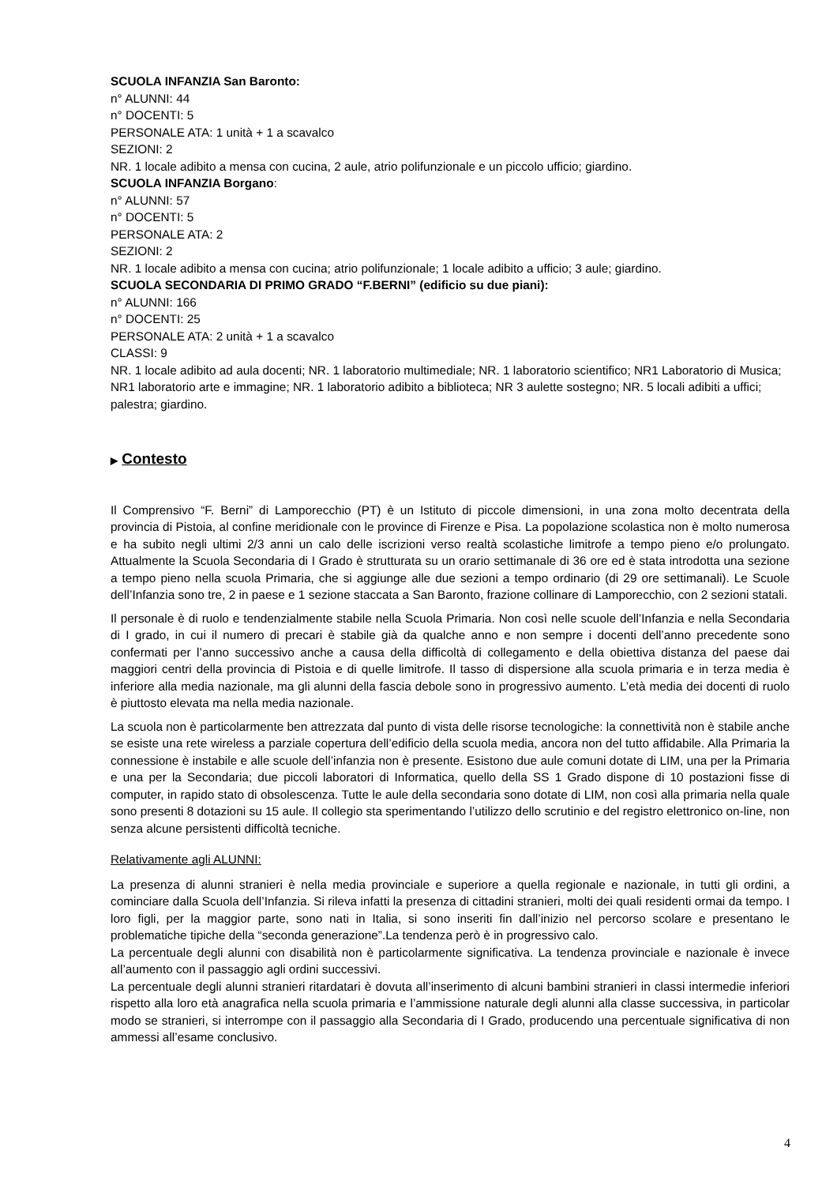SCUOLA INFANZIA San Baronto:
n° ALUNNI: 44
n° DOCENTI: 5
PERSONALE ATA: 1 unità + 1 a scavalco
SEZIONI: 2
NR. 1 locale adibito a mensa con cucina, 2 aule, atrio polifunzionale e un piccolo ufficio; giardino.
SCUOLA INFANZIA Borgano:
n° ALUNNI: 57
n° DOCENTI: 5
PERSONALE ATA: 2
SEZIONI: 2
NR. 1 locale adibito a mensa con cucina; atrio polifunzionale; 1 locale adibito a ufficio; 3 aule; giardino.
SCUOLA SECONDARIA DI PRIMO GRADO “F.BERNI” (edificio su due piani):
n° ALUNNI: 166
n° DOCENTI: 25
PERSONALE ATA: 2 unità + 1 a scavalco
CLASSI: 9
NR. 1 locale adibito ad aula docenti; NR. 1 laboratorio multimediale; NR. 1 laboratorio scientifico; NR1 Laboratorio di Musica; NR1 laboratorio arte e immagine; NR. 1 laboratorio adibito a biblioteca; NR 3 aulette sostegno; NR. 5 locali adibiti a uffici; palestra; giardino.
▶ Contesto
Il Comprensivo “F. Berni” di Lamporecchio (PT) è un Istituto di piccole dimensioni, in una zona molto decentrata della provincia di Pistoia, al confine meridionale con le province di Firenze e Pisa. La popolazione scolastica non è molto numerosa e ha subito negli ultimi 2/3 anni un calo delle iscrizioni verso realtà scolastiche limitrofe a tempo pieno e/o prolungato. Attualmente la Scuola Secondaria di I Grado è strutturata su un orario settimanale di 36 ore ed è stata introdotta una sezione a tempo pieno nella scuola Primaria, che si aggiunge alle due sezioni a tempo ordinario (di 29 ore settimanali). Le Scuole dell’Infanzia sono tre, 2 in paese e 1 sezione staccata a San Baronto, frazione collinare di Lamporecchio, con 2 sezioni statali.
Il personale è di ruolo e tendenzialmente stabile nella Scuola Primaria. Non così nelle scuole dell’Infanzia e nella Secondaria di I grado, in cui il numero di precari è stabile già da qualche anno e non sempre i docenti dell’anno precedente sono confermati per l’anno successivo anche a causa della difficoltà di collegamento e della obiettiva distanza del paese dai maggiori centri della provincia di Pistoia e di quelle limitrofe. Il tasso di dispersione alla scuola primaria e in terza media è inferiore alla media nazionale, ma gli alunni della fascia debole sono in progressivo aumento. L’età media dei docenti di ruolo è piuttosto elevata ma nella media nazionale.
La scuola non è particolarmente ben attrezzata dal punto di vista delle risorse tecnologiche: la connettività non è stabile anche se esiste una rete wireless a parziale copertura dell’edificio della scuola media, ancora non del tutto affidabile. Alla Primaria la connessione è instabile e alle scuole dell’infanzia non è presente. Esistono due aule comuni dotate di LIM, una per la Primaria e una per la Secondaria; due piccoli laboratori di Informatica, quello della SS 1 Grado dispone di 10 postazioni fisse di computer, in rapido stato di obsolescenza. Tutte le aule della secondaria sono dotate di LIM, non così alla primaria nella quale sono presenti 8 dotazioni su 15 aule. Il collegio sta sperimentando l’utilizzo dello scrutinio e del registro elettronico on-line, non senza alcune persistenti difficoltà tecniche.
Relativamente agli ALUNNI:
La presenza di alunni stranieri è nella media provinciale e superiore a quella regionale e nazionale, in tutti gli ordini, a cominciare dalla Scuola dell’Infanzia. Si rileva infatti la presenza di cittadini stranieri, molti dei quali residenti ormai da tempo. I loro figli, per la maggior parte, sono nati in Italia, si sono inseriti fin dall’inizio nel percorso scolare e presentano le problematiche tipiche della “seconda generazione”.La tendenza però è in progressivo calo.
La percentuale degli alunni con disabilità non è particolarmente significativa. La tendenza provinciale e nazionale è invece all’aumento con il passaggio agli ordini successivi.
La percentuale degli alunni stranieri ritardatari è dovuta all’inserimento di alcuni bambini stranieri in classi intermedie inferiori rispetto alla loro età anagrafica nella scuola primaria e l’ammissione naturale degli alunni alla classe successiva, in particolar modo se stranieri, si interrompe con il passaggio alla Secondaria di I Grado, producendo una percentuale significativa di non ammessi all’esame conclusivo.
4